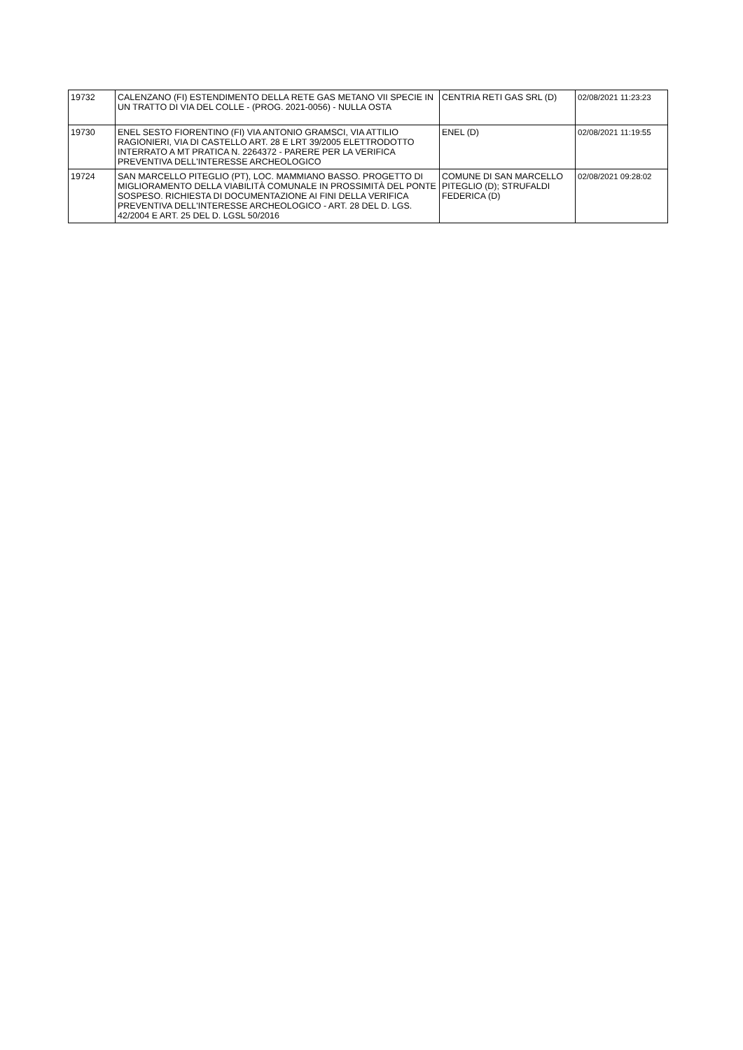| 19732 | CALENZANO (FI) ESTENDIMENTO DELLA RETE GAS METANO VII SPECIE IN UN TRATTO DI VIA DEL COLLE - (PROG. 2021-0056) - NULLA OSTA | CENTRIA RETI GAS SRL (D) | 02/08/2021 11:23:23 |
| 19730 | ENEL SESTO FIORENTINO (FI) VIA ANTONIO GRAMSCI, VIA ATTILIO RAGIONIERI, VIA DI CASTELLO ART. 28 E LRT 39/2005 ELETTRODOTTO INTERRATO A MT PRATICA N. 2264372 - PARERE PER LA VERIFICA PREVENTIVA DELL'INTERESSE ARCHEOLOGICO | ENEL (D) | 02/08/2021 11:19:55 |
| 19724 | SAN MARCELLO PITEGLIO (PT), LOC. MAMMIANO BASSO. PROGETTO DI MIGLIORAMENTO DELLA VIABILITÀ COMUNALE IN PROSSIMITÀ DEL PONTE SOSPESO. RICHIESTA DI DOCUMENTAZIONE AI FINI DELLA VERIFICA PREVENTIVA DELL'INTERESSE ARCHEOLOGICO - ART. 28 DEL D. LGS. 42/2004 E ART. 25 DEL D. LGSL 50/2016 | COMUNE DI SAN MARCELLO PITEGLIO (D); STRUFALDI FEDERICA (D) | 02/08/2021 09:28:02 |